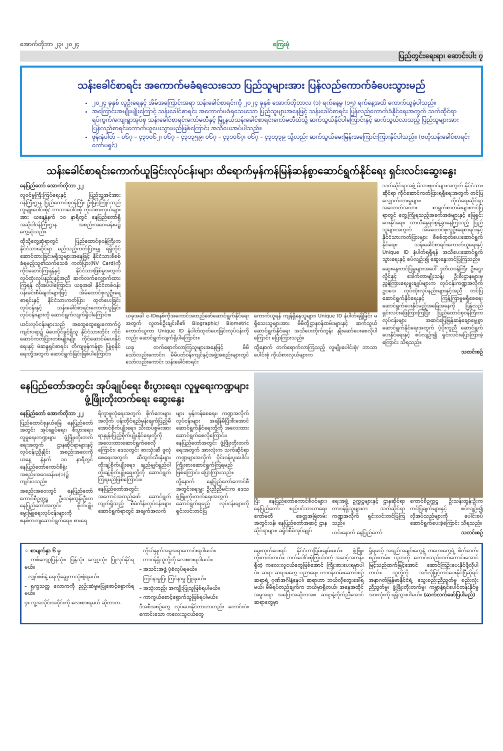အောက်တိုဘာ ၂၃၊ ၂၀၂၄ ကြေးမုံ
ပြည်တွင်းရေးရာ၊ ဆောင်းပါး ၇
သန်းခေါင်စာရင်း အကောက်မခံရသေးသော ပြည်သူများအား ပြန်လည်ကောက်ခံပေးသွားမည်
၂၀၂၄ ခုနှစ် လူဦးရေနှင့် အိမ်အကြောင်းအရာ သန်းခေါင်စာရင်းကို ၂၀၂၄ ခုနှစ် အောက်တိုဘာလ (၁) ရက်နေ့မှ (၁၅) ရက်နေ့အထိ ကောက်ယူခဲ့ပါသည်။
အကြောင်းအမျိုးမျိုးကြောင့် သန်းခေါင်စာရင်း အကောက်မခံရသေးသော ပြည်သူများအနေဖြင့် သန်းခေါင်စာရင်း ပြန်လည်ကောက်ခံနိုင်ရေးအတွက် သက်ဆိုင်ရာရပ်ကွက်/ကျေးရွာအုပ်စု သန်းခေါင်စာရင်းကော်မတီနှင့် မြို့နယ်သန်းခေါင်စာရင်းကော်မတီထံသို့ ဆက်သွယ်နိုင်ပါကြောင်းနှင့် ဆက်သွယ်လာသည့် ပြည်သူများအား ပြန်လည်စာရင်းကောက်ယူပေးသွားမည်ဖြစ်ကြောင်း အသိပေးအပ်ပါသည်။
ဖုန်းနံပါတ် – ၀၆၇ – ၄၃၁၀၆၂၊ ၀၆၇ – ၄၃၁၃၅၉၊ ၀၆၇ – ၄၃၁၀၆၇၊ ၀၆၇ – ၄၃၁၃၃၉ သို့လည်း ဆက်သွယ်မေးမြန်းအကြောင်းကြားနိုင်ပါသည်။ (ဗဟိုသန်းခေါင်စာရင်းကော်မရှင်)
သန်းခေါင်စာရင်းကောက်ယူခြင်းလုပ်ငန်းများ ထိရောက်မှန်ကန်မြန်ဆန်စွာဆောင်ရွက်နိုင်ရေး ရှင်းလင်းဆွေးနွေး
နေပြည်တော် အောက်တိုဘာ ၂၂
လူဝင်မှုကြီးကြပ်ရေးနှင့် ပြည်သူ့အင်အားဝန်ကြီးဌာန ပြည်ထောင်စုဝန်ကြီး ဦးမြင့်ကြိုင်သည် လူမျိုးပေါင်းစုံ/ ဘာသာပေါင်းစုံ ကိုယ်စားလှယ်များအား ယနေ့နံနက် ၁၀ နာရီတွင် နေပြည်တော်ရှိ အဆိုပါဝန်ကြီးဌာန အစည်းအဝေးခန်းမ၌ တွေ့ဆုံသည်။
ထိုသို့တွေ့ဆုံရာတွင် ပြည်ထောင်စုဝန်ကြီးက နိုင်ငံသားဆိုင်ရာ မည်သည့်ကတ်ပြားမျှ ရရှိကိုင်ဆောင်ထားခြင်းမရှိသူများအနေဖြင့် နိုင်ငံသားစိစစ်ခံရမည့်သူ၏သက်သေခံ ကတ်ပြား(NV Card)ကို ကိုင်ဆောင်ကြရန်နှင့် နိုင်ငံသားဖြစ်မှုအတွက် လုပ်ထုံးလုပ်နည်းနှင့်အညီ ဆက်လက်လျှောက်ထားကြရန် လိုအပ်ပါကြောင်း၊ ယခုအခါ နိုင်ငံတစ်ဝန်း ပန်းခင်းစီမံချက်များဖြင့် အိမ်ထောင်စုလူဦးရေစာရင်းနှင့် နိုင်ငံသားကတ်ပြား ထုတ်ပေးခြင်းလုပ်ငန်းနှင့် သန်းခေါင်စာရင်းကောက်ယူခြင်းလုပ်ငန်းများကို ဆောင်ရွက်လျက်ရှိပါကြောင်း။
ယင်းလုပ်ငန်းများသည် အထွေထွေရွေးကောက်ပွဲ ကျင်းပရာ၌ မဲပေးပိုင်ခွင့်ရှိသူ နိုင်ငံသားတိုင်း ကိုင်ဆောင်ကတ်ပြားတစ်မျိုးမျိုး ကိုင်ဆောင်မဲပေးနိုင်ရေးနှင့် မဲဆန္ဒရှင်စာရင်း တိကျမှန်ကန်စွာ ပြုစုနိုင်ရေးတို့အတွက် ဆောင်ရွက်ခြင်းဖြစ်ပါကြောင်း၊
ယခုအခါ e-IDစနစ်ကိုအကောင်အထည်ဖော်ဆောင်ရွက်နိုင်ရေးအတွက် လူတစ်ဦးချင်းစီ၏ Biographic/ Biometric ကောက်ယူကာ Unique ID နံပါတ်ထုတ်ပေးခြင်းလုပ်ငန်းကိုလည်း ဆောင်ရွက်လျက်ရှိပါကြောင်း။
ယခု တက်ရောက်လာကြသူများအနေဖြင့် မိမိသော်လည်းကောင်း၊ မိမိပတ်ဝန်းကျင်နှင့်အဖွဲ့အစည်းများတွင်သော်လည်းကောင်း သန်းခေါင်စာရင်း
ကောက်ယူရန် ကျန်ရှိနေသူများ၊ Unique ID နံပါတ်ရရှိခြင်း မရှိသေးသူများအား မိမိတို့ဌာနဝန်ထမ်းများနှင့် ဆက်သွယ်ဆောင်ရွက်နိုင်ရေး အသိပေးတိုက်တွန်း နှိုးဆော်ပေးစေလိုပါကြောင်း ပြောကြားသည်။
ထို့နောက် တက်ရောက်လာကြသည့် လူမျိုးပေါင်းစုံ/ ဘာသာပေါင်းစုံ ကိုယ်စားလှယ်များက
သက်ဆိုင်ရာအဖွဲ့ မိသားစုဝင်များအတွက် နိုင်ငံသားဆိုင်ရာ ကိုင်ဆောင်ကတ်ပြားရရှိရေးအတွက် တင်ပြလျှောက်ထားမှုများ၊ ကိုယ်ရေးဆိုင်ရာ အထောက်အထား စာရွက်စာတမ်းများတင်ပြရာတွင် တွေ့ကြုံရသည့်အခက်အခဲများနှင့် ဖြေရှင်းပေးနိုင်ရေး၊ ယာယီနေရပ်စွန့်ခွာနေကြသည့် ပြည်သူများအတွက် အိမ်ထောင်စုလူဦးရေစာရင်းနှင့် နိုင်ငံသားကတ်ပြားများ စိစစ်ထုတ်ပေးဆောင်ရွက်နိုင်ရေး၊ သန်းခေါင်စာရင်းကောက်ယူရေးနှင့် Unique ID နံပါတ်ရရှိရန် အသိပေးဆောင်ရွက်သွားရေးနှင့် စပ်လျဉ်း၍ ဆွေးနွေးတင်ပြကြသည်။
ဆွေးနွေးတင်ပြမှုများအပေါ် ဒုတိယဝန်ကြီး ဦးဌေးလှိုင်နှင့် ဒေါက်တာမျိုးသန့်၊ ဦးစီးဌာနများမှ ညွှန်ကြားရေးမှူးချုပ်များက လုပ်ငန်းကဏ္ဍအလိုက် ဥပဒေ၊ လုပ်ထုံးလုပ်နည်းများနှင့်အညီ တင်ပြဆောင်ရွက်နိုင်ရေးနှင့် ကြန့်ကြာမှုမရှိစေရေး ဆောင်ရွက်ပေးနိုင်မည့်အခြေအနေကို ပြန်လည်ရှင်းလင်းဖြေကြားကြပြီး ပြည်ထောင်စုဝန်ကြီးက လုပ်ငန်းများ အဆင်ပြေမြန်ဆန်ချောမွေ့စွာ ဆောင်ရွက်နိုင်ရေးအတွက် ပံ့ပိုးကူညီ ဆောင်ရွက်ပေးနိုင်ရေးနှင့် စပ်လျဉ်း၍ ရှင်းလင်းပြောကြားခဲ့ကြောင်း သိရသည်။
သတင်းစဉ်
နေပြည်တော်အတွင်း အုပ်ချုပ်ရေး စီးပွားရေး၊ လူမှုရေးကဏ္ဍများ ဖွံ့ဖြိုးတိုးတက်ရေး ဆွေးနွေး
နေပြည်တော် အောက်တိုဘာ ၂၂
ပြည်ထောင်စုနယ်မြေ နေပြည်တော်အတွင်း အုပ်ချုပ်ရေး၊ စီးပွားရေး၊ လူမှုရေးကဏ္ဍများ ဖွံ့ဖြိုးတိုးတက်ရေးအတွက် ဌာနဆိုင်ရာများနှင့် လုပ်ငန်းညှိနှိုင်း အစည်းအဝေးကို ယနေ့ နံနက် ၁၀ နာရီတွင် နေပြည်တော်ကောင်စီရုံး အစည်းအဝေးခန်းမ(၁)၌ ကျင်းပသည်။
အစည်းအဝေးတွင် နေပြည်တော်ကောင်စီဥက္ကဋ္ဌ ဦးသန်းထွန်းဦးက နေပြည်တော်အတွင်း စိုက်ပျိုးမွေးမြူရေးလုပ်ငန်းများကို စနစ်တကျဆောင်ရွက်ရေး၊ စားရေ
ရိက္ခာဖူလုံရေးအတွက် စိုက်ကေများအလိုက် ပန်းတိုင်ရည်မှန်းချက်ပြည့်မီအောင်စိုက်ပျိုးရေး၊ သီးထပ်စွမ်းအား ရာနှုန်းပြည့်စိုက်ပျိုးနိုင်ရေးတို့ကို အလေးထားဆောင်ရွက်စေလိုကြောင်း၊ ဒေသတွင်း စားသုံးဆီ ဖူလုံစေရေးအတွက် ဆီထွက်သီးနှံများ တိုးချဲ့စိုက်ပျိုးရေး၊ ချည်မျှင်ရှည်ဝါ တိုးချဲ့စိုက်ပျိုးရေးတို့ကို ဆောင်ရွက်ကြရမည်ဖြစ်ကြောင်း။
နေပြည်တော်အတွင်း အကောင်အထည်ဖော် ဆောင်ရွက်လျက်ရှိသည့် စီမံကိန်းလုပ်ငန်းများ ဆောင်ရွက်ရာတွင် အချက်အလက်
များ မှန်ကန်စေရေး၊ ကဏ္ဍအလိုက် လုပ်ငန်းများ အချိန်မီပြီးစီးအောင် ဆောင်ရွက်နိုင်ရေးတို့ကို အလေးထား ဆောင်ရွက်စေလိုကြောင်း၊ နေပြည်တော်အတွင်း ဖွံ့ဖြိုးတိုးတက်ရေးအတွက် အားလုံးက သက်ဆိုင်ရာ ကဏ္ဍများအလိုက် ဝိုင်းဝန်းပူးပေါင်း ကြိုးစားဆောင်ရွက်ကြရမည်ဖြစ်ကြောင်း ပြောကြားသည်။
ထို့နောက် နေပြည်တော်ကောင်စီ အတွင်းရေးမှူး ဦးညီညီမင်းက ဒေသဖွံ့ဖြိုးတိုးတက်ရေးအတွက် ဆောင်ရွက်ရမည့် လုပ်ငန်းများကို ရှင်းလင်းတင်ပြ
ပြီး နေပြည်တော်ကောင်စီဝင်များ၊ နေပြည်တော် စည်ပင်သာယာရေးကော်မတီ ခေတ္တအမြဲတမ်းအတွင်းဝန်၊ နေပြည်တော်အဆင့် ဌာနဆိုင်ရာများ၊ ခရိုင်စီမံအုပ်ချုပ်
ရေးအဖွဲ့ ဥက္ကဋ္ဌများနှင့် ဌာနဆိုင်ရာ တာဝန်ရှိသူများက သက်ဆိုင်ရာ ကဏ္ဍအလိုက် ရှင်းလင်းတင်ပြကြသည်။
ယင်းနောက် နေပြည်တော်
ကောင်စီဥက္ကဋ္ဌ ဦးသန်းထွန်းဦးက တင်ပြချက်များနှင့် စပ်လျဉ်း၍ လိုအပ်သည်များကို ပေါင်းစပ်ဆောင်ရွက်ပေးခဲ့ကြောင်း သိရသည်။
သတင်းစဉ်
☆ စာမျက်နှာ ၆ မှ
– တစ်ကျော့ပြန်သုံး၊ ပြန်သုံး လျှော့သုံး ပြုလုပ်နိုင်ရမယ်။
– လျှပ်စစ်နဲ့ ရေကိုချွေတာသုံးစွဲရမယ်။
– ရုက္ခသတ္တ လောကကို ညှဉ်းဆဲမှုမပြုစောင့်ရှောက်ရမယ်။
၄။ လူ့အသိုင်းအဝိုင်းကို လေးစားရမယ် ဆိုတာက–
– ကိုယ်နှုတ်အမူအရာကောင်းရပါမယ်။
– တာဝန်ရှိသူတို့ကို လေးစားရပါမယ်။
– အသင်းအဖွဲ့ ပုံစံလုပ်ရမယ်။
– ကြင်နာမှုပြ၊ ကြင်နာမှု ပြုရမယ်။
– အသုံးတည့်၊ အကျိုးပြုသူဖြစ်ရပါမယ်။
– ကာကွယ်စောင့်ရှောက်သူဖြစ်ရပါမယ်။
ဒီအစီအစဉ်တွေ လုပ်ပေးနိုင်တာဟာလည်း ကောင်းပဲ။ ကောင်းသော ကလေးသူငယ်တွေ
မွေးထုတ်ပေးရင် နိုင်ငံဟာပြိမ်းချမ်းမယ်။ ဖွံ့ဖြိုးတိုးတက်တယ်။ ဘက်ပေါင်းစုံကြွယ်ဝတဲ့ အဆင့်အတန်းရှိတဲ့ ကလေးလူငယ်တွေဖြစ်အောင် ကြိုးစားပေးရမှာပါပဲ။ ဆရာ ဆရာမတွေ ပညာရေး တာဝန်ထမ်းဆောင်စဉ် ဆရာရဲ့ ဂုဏ်အင်္ဂါနဲ့နေပါ၊ ဆရာဟာ ဘယ်လိုတွေးခေါ်ရမယ်၊ မိမိရပ်တည်ချက်က ဘယ်မှာရှိတယ်၊ အနေအထိုင် အမူအရာ အပြောအဆိုကအစ ဆရာနဲ့ကိုက်ညီအောင် ဆရာတွေမှာ
ရှိရမယ့် အရည်အချင်းတွေနဲ့ ကလေးတွေရဲ့ စိတ်ဓာတ်၊ စည်းကမ်း၊ ပညာကို ကောင်းသည်ထက်ကောင်းအောင် မြင့်သည်ထက်မြင့်အောင် ဆောင်ကြဉ်းပေးနိုင်ဖို့လိုပါတယ်။ သူတို့ကို အဒီလိုမြင့်တင်ပေးနိုင်ပြီဆိုရင် အနာဂတ်မြန်မာနိုင်ငံရဲ့ သွေးစည်းညီညွတ်မှု စည်းလုံးညီညွတ်မှု၊ ဖွံ့ဖြိုးတိုးတက်မှု၊ ကမ္ဘာနဲ့ရင်ပေါင်တန်းနိုင်မှု အားလုံးကို ရရှိသွားပါမယ်။ (ဆက်လက်ဖော်ပြပါမည်)